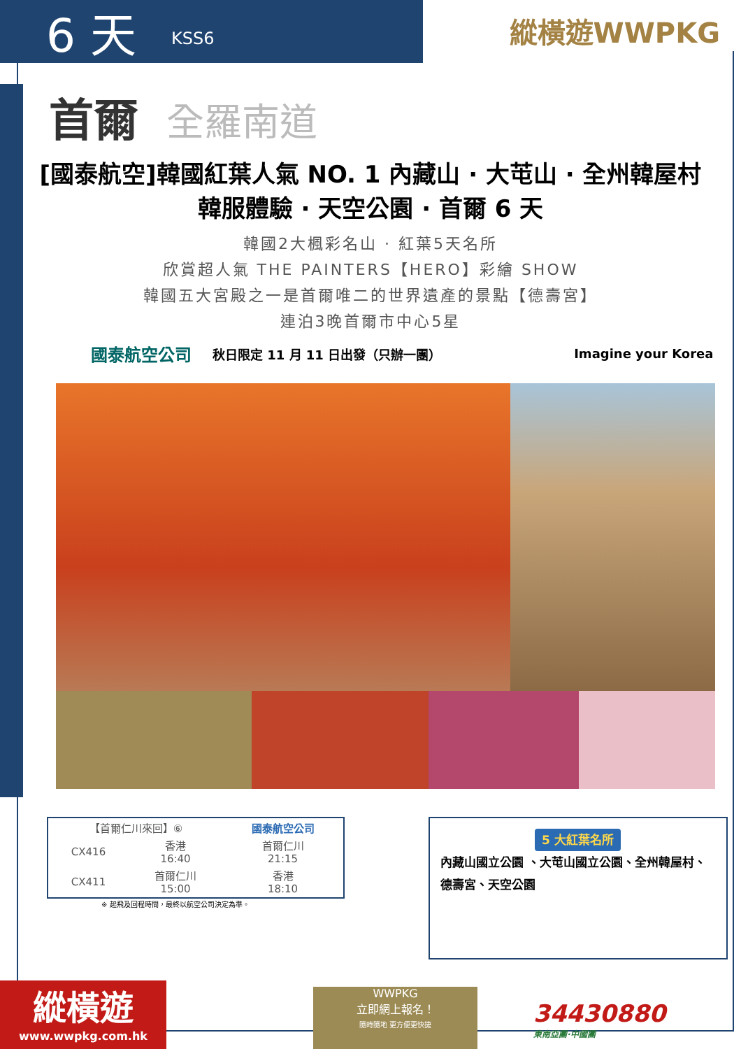6 天 KSS6
縱橫遊WWPKG
首爾 全羅南道
[國泰航空]韓國紅葉人氣 NO. 1 內藏山 · 大芚山 · 全州韓屋村
韓服體驗 · 天空公園 · 首爾 6 天
韓國2大楓彩名山 · 紅葉5天名所
欣賞超人氣 THE PAINTERS【HERO】彩繪 SHOW
韓國五大宮殿之一是首爾唯二的世界遺產的景點【德壽宮】
連泊3晚首爾市中心5星
國泰航空公司 秋日限定 11 月 11 日出發（只辦一團） Imagine your Korea
| 【首爾仁川來回】⑥ | | 國泰航空公司 |
| --- | --- | --- |
| CX416 | 香港 16:40 | 首爾仁川 21:15 |
| CX411 | 首爾仁川 15:00 | 香港 18:10 |
※ 起飛及回程時間，最終以航空公司決定為準。
5 大紅葉名所
內藏山國立公園 、大芚山國立公園、全州韓屋村、德壽宮、天空公園
縱橫遊
www.wwpkg.com.hk
WWPKG
立即網上報名！
隨時隨地 更方便更快捷
34430880
東南亞團·中國團